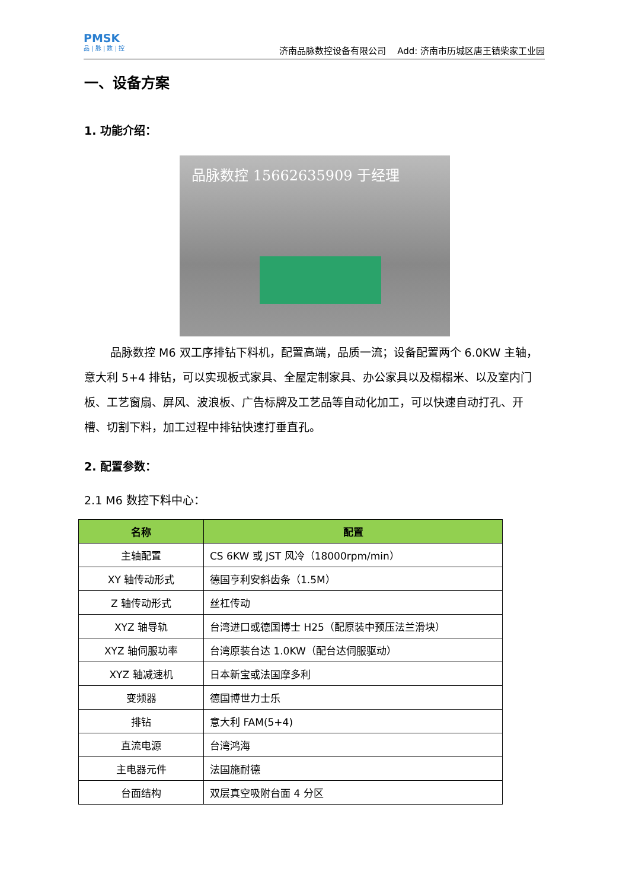PMSK
品 | 脉 | 数 | 控
济南品脉数控设备有限公司 Add: 济南市历城区唐王镇柴家工业园
一、设备方案
1. 功能介绍：
品脉数控 15662635909 于经理
品脉数控 M6 双工序排钻下料机，配置高端，品质一流；设备配置两个 6.0KW 主轴，意大利 5+4 排钻，可以实现板式家具、全屋定制家具、办公家具以及榻榻米、以及室内门板、工艺窗扇、屏风、波浪板、广告标牌及工艺品等自动化加工，可以快速自动打孔、开槽、切割下料，加工过程中排钻快速打垂直孔。
2. 配置参数：
2.1 M6 数控下料中心：
| 名称 | 配置 |
| --- | --- |
| 主轴配置 | CS 6KW 或 JST 风冷（18000rpm/min） |
| XY 轴传动形式 | 德国亨利安斜齿条（1.5M） |
| Z 轴传动形式 | 丝杠传动 |
| XYZ 轴导轨 | 台湾进口或德国博士 H25（配原装中预压法兰滑块） |
| XYZ 轴伺服功率 | 台湾原装台达 1.0KW（配台达伺服驱动） |
| XYZ 轴减速机 | 日本新宝或法国摩多利 |
| 变频器 | 德国博世力士乐 |
| 排钻 | 意大利 FAM(5+4) |
| 直流电源 | 台湾鸿海 |
| 主电器元件 | 法国施耐德 |
| 台面结构 | 双层真空吸附台面 4 分区 |